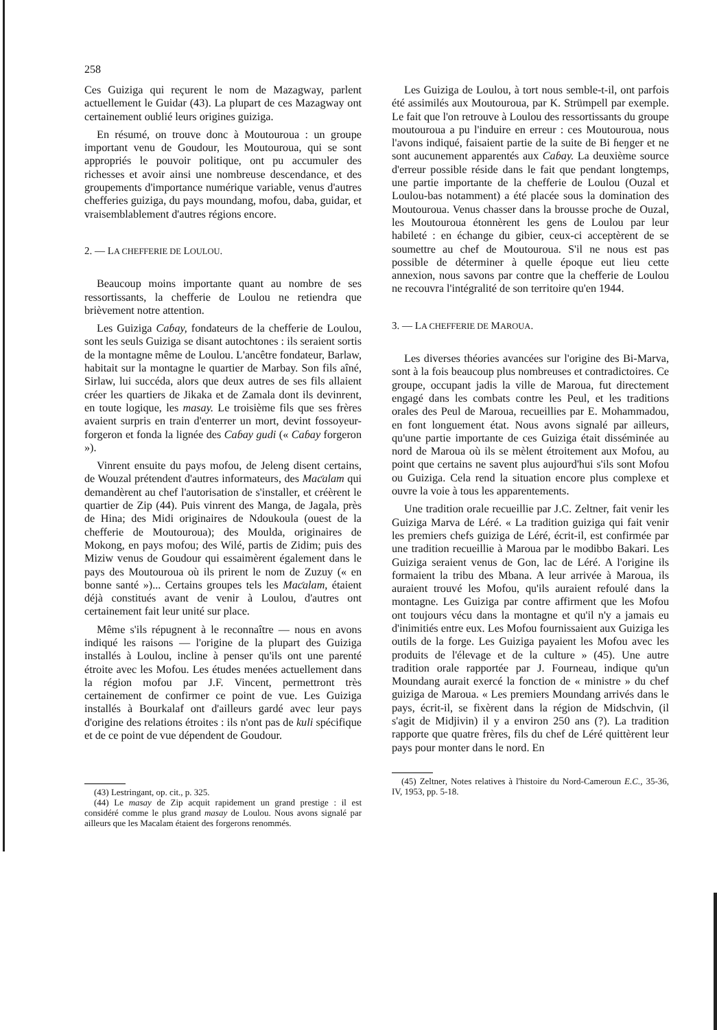258
Ces Guiziga qui reçurent le nom de Mazagway, parlent actuellement le Guidar (43). La plupart de ces Mazagway ont certainement oublié leurs origines guiziga.
En résumé, on trouve donc à Moutouroua : un groupe important venu de Goudour, les Moutouroua, qui se sont appropriés le pouvoir politique, ont pu accumuler des richesses et avoir ainsi une nombreuse descendance, et des groupements d'importance numérique variable, venus d'autres chefferies guiziga, du pays moundang, mofou, daba, guidar, et vraisemblablement d'autres régions encore.
2. — LA CHEFFERIE DE LOULOU.
Beaucoup moins importante quant au nombre de ses ressortissants, la chefferie de Loulou ne retiendra que brièvement notre attention.
Les Guiziga Caɓay, fondateurs de la chefferie de Loulou, sont les seuls Guiziga se disant autochtones : ils seraient sortis de la montagne même de Loulou. L'ancêtre fondateur, Barlaw, habitait sur la montagne le quartier de Marbay. Son fils aîné, Sirlaw, lui succéda, alors que deux autres de ses fils allaient créer les quartiers de Jikaka et de Zamala dont ils devinrent, en toute logique, les masay. Le troisième fils que ses frères avaient surpris en train d'enterrer un mort, devint fossoyeur-forgeron et fonda la lignée des Caɓay gudi (« Caɓay forgeron »).
Vinrent ensuite du pays mofou, de Jeleng disent certains, de Wouzal prétendent d'autres informateurs, des Maƈalam qui demandèrent au chef l'autorisation de s'installer, et créèrent le quartier de Zip (44). Puis vinrent des Manga, de Jagala, près de Hina; des Midi originaires de Ndoukoula (ouest de la chefferie de Moutouroua); des Moulda, originaires de Mokong, en pays mofou; des Wilé, partis de Zidim; puis des Miziw venus de Goudour qui essaimèrent également dans le pays des Moutouroua où ils prirent le nom de Zuzuy (« en bonne santé »)... Certains groupes tels les Maƈalam, étaient déjà constitués avant de venir à Loulou, d'autres ont certainement fait leur unité sur place.
Même s'ils répugnent à le reconnaître — nous en avons indiqué les raisons — l'origine de la plupart des Guiziga installés à Loulou, incline à penser qu'ils ont une parenté étroite avec les Mofou. Les études menées actuellement dans la région mofou par J.F. Vincent, permettront très certainement de confirmer ce point de vue. Les Guiziga installés à Bourkalaf ont d'ailleurs gardé avec leur pays d'origine des relations étroites : ils n'ont pas de kuli spécifique et de ce point de vue dépendent de Goudour.
(43) Lestringant, op. cit., p. 325.
(44) Le masay de Zip acquit rapidement un grand prestige : il est considéré comme le plus grand masay de Loulou. Nous avons signalé par ailleurs que les Macalam étaient des forgerons renommés.
Les Guiziga de Loulou, à tort nous semble-t-il, ont parfois été assimilés aux Moutouroua, par K. Strümpell par exemple. Le fait que l'on retrouve à Loulou des ressortissants du groupe moutouroua a pu l'induire en erreur : ces Moutouroua, nous l'avons indiqué, faisaient partie de la suite de Bi ɦeŋger et ne sont aucunement apparentés aux Caɓay. La deuxième source d'erreur possible réside dans le fait que pendant longtemps, une partie importante de la chefferie de Loulou (Ouzal et Loulou-bas notamment) a été placée sous la domination des Moutouroua. Venus chasser dans la brousse proche de Ouzal, les Moutouroua étonnèrent les gens de Loulou par leur habileté : en échange du gibier, ceux-ci acceptèrent de se soumettre au chef de Moutouroua. S'il ne nous est pas possible de déterminer à quelle époque eut lieu cette annexion, nous savons par contre que la chefferie de Loulou ne recouvra l'intégralité de son territoire qu'en 1944.
3. — LA CHEFFERIE DE MAROUA.
Les diverses théories avancées sur l'origine des Bi-Marva, sont à la fois beaucoup plus nombreuses et contradictoires. Ce groupe, occupant jadis la ville de Maroua, fut directement engagé dans les combats contre les Peul, et les traditions orales des Peul de Maroua, recueillies par E. Mohammadou, en font longuement état. Nous avons signalé par ailleurs, qu'une partie importante de ces Guiziga était disséminée au nord de Maroua où ils se mèlent étroitement aux Mofou, au point que certains ne savent plus aujourd'hui s'ils sont Mofou ou Guiziga. Cela rend la situation encore plus complexe et ouvre la voie à tous les apparentements.
Une tradition orale recueillie par J.C. Zeltner, fait venir les Guiziga Marva de Léré. « La tradition guiziga qui fait venir les premiers chefs guiziga de Léré, écrit-il, est confirmée par une tradition recueillie à Maroua par le modibbo Bakari. Les Guiziga seraient venus de Gon, lac de Léré. A l'origine ils formaient la tribu des Mbana. A leur arrivée à Maroua, ils auraient trouvé les Mofou, qu'ils auraient refoulé dans la montagne. Les Guiziga par contre affirment que les Mofou ont toujours vécu dans la montagne et qu'il n'y a jamais eu d'inimitiés entre eux. Les Mofou fournissaient aux Guiziga les outils de la forge. Les Guiziga payaient les Mofou avec les produits de l'élevage et de la culture » (45). Une autre tradition orale rapportée par J. Fourneau, indique qu'un Moundang aurait exercé la fonction de « ministre » du chef guiziga de Maroua. « Les premiers Moundang arrivés dans le pays, écrit-il, se fixèrent dans la région de Midschvin, (il s'agit de Midjivin) il y a environ 250 ans (?). La tradition rapporte que quatre frères, fils du chef de Léré quittèrent leur pays pour monter dans le nord. En
(45) Zeltner, Notes relatives à l'histoire du Nord-Cameroun E.C., 35-36, IV, 1953, pp. 5-18.